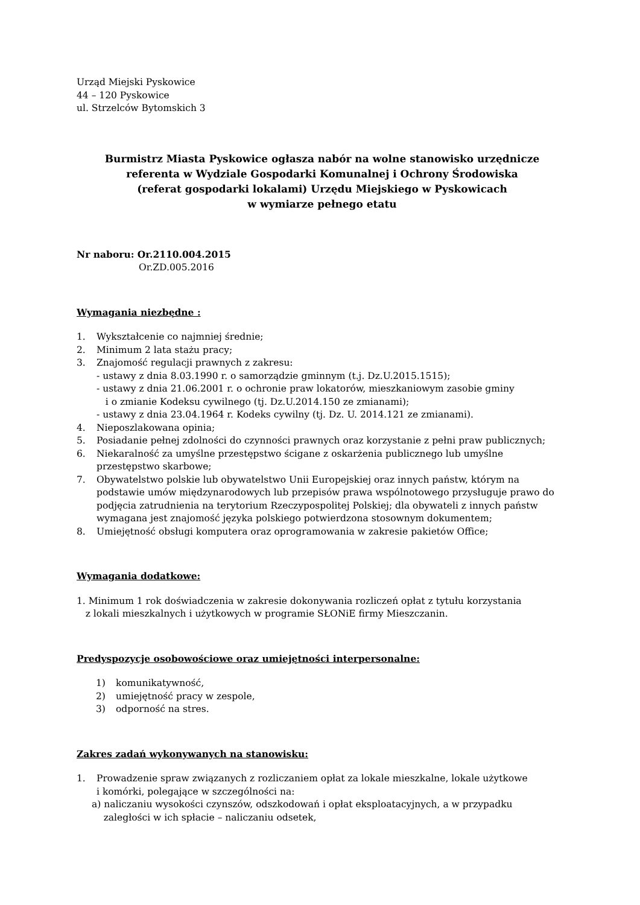Urząd Miejski Pyskowice
44 – 120 Pyskowice
ul. Strzelców Bytomskich 3
Burmistrz Miasta Pyskowice ogłasza nabór na wolne stanowisko urzędnicze
referenta w Wydziale Gospodarki Komunalnej i Ochrony Środowiska
(referat gospodarki lokalami) Urzędu Miejskiego w Pyskowicach
w wymiarze pełnego etatu
Nr naboru: Or.2110.004.2015
Or.ZD.005.2016
Wymagania niezbędne :
1. Wykształcenie co najmniej średnie;
2. Minimum 2 lata stażu pracy;
3. Znajomość regulacji prawnych z zakresu:
- ustawy z dnia 8.03.1990 r. o samorządzie gminnym (t.j. Dz.U.2015.1515);
- ustawy z dnia 21.06.2001 r. o ochronie praw lokatorów, mieszkaniowym zasobie gminy
i o zmianie Kodeksu cywilnego (tj. Dz.U.2014.150 ze zmianami);
- ustawy z dnia 23.04.1964 r. Kodeks cywilny (tj. Dz. U. 2014.121 ze zmianami).
4. Nieposzlakowana opinia;
5. Posiadanie pełnej zdolności do czynności prawnych oraz korzystanie z pełni praw publicznych;
6. Niekaralność za umyślne przestępstwo ścigane z oskarżenia publicznego lub umyślne przestępstwo skarbowe;
7. Obywatelstwo polskie lub obywatelstwo Unii Europejskiej oraz innych państw, którym na podstawie umów międzynarodowych lub przepisów prawa wspólnotowego przysługuje prawo do podjęcia zatrudnienia na terytorium Rzeczypospolitej Polskiej; dla obywateli z innych państw wymagana jest znajomość języka polskiego potwierdzona stosownym dokumentem;
8. Umiejętność obsługi komputera oraz oprogramowania w zakresie pakietów Office;
Wymagania dodatkowe:
1. Minimum 1 rok doświadczenia w zakresie dokonywania rozliczeń opłat z tytułu korzystania
z lokali mieszkalnych i użytkowych w programie SŁONiE firmy Mieszczanin.
Predyspozycje osobowościowe oraz umiejętności interpersonalne:
1) komunikatywność,
2) umiejętność pracy w zespole,
3) odporność na stres.
Zakres zadań wykonywanych na stanowisku:
1. Prowadzenie spraw związanych z rozliczaniem opłat za lokale mieszkalne, lokale użytkowe
i komórki, polegające w szczególności na:
a) naliczaniu wysokości czynszów, odszkodowań i opłat eksploatacyjnych, a w przypadku
zaległości w ich spłacie – naliczaniu odsetek,